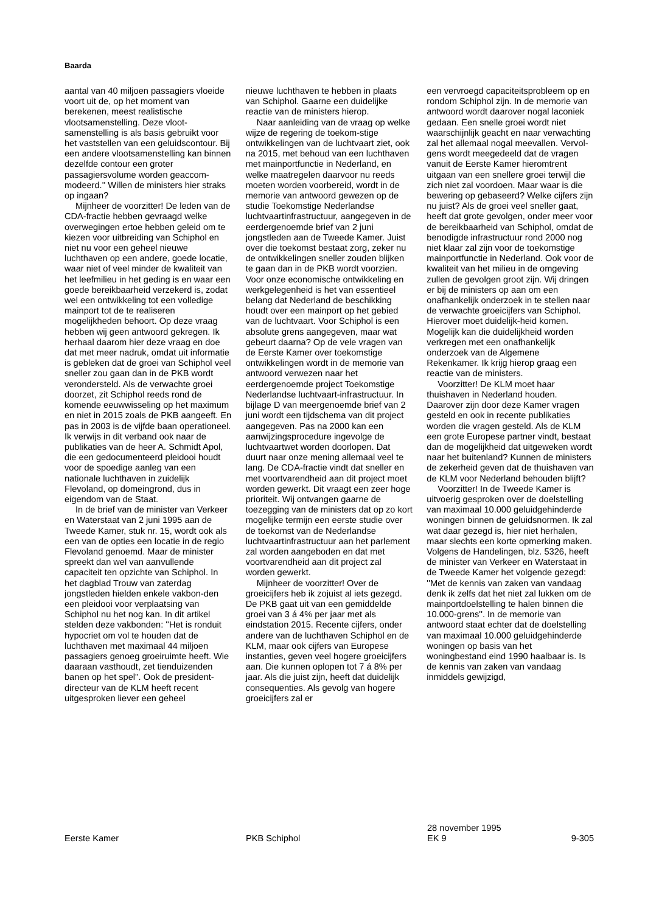Baarda
aantal van 40 miljoen passagiers vloeide voort uit de, op het moment van berekenen, meest realistische vlootsamenstelling. Deze vloot-samenstelling is als basis gebruikt voor het vaststellen van een geluidscontour. Bij een andere vlootsamenstelling kan binnen dezelfde contour een groter passagiersvolume worden geaccom-modeerd.'' Willen de ministers hier straks op ingaan?
Mijnheer de voorzitter! De leden van de CDA-fractie hebben gevraagd welke overwegingen ertoe hebben geleid om te kiezen voor uitbreiding van Schiphol en niet nu voor een geheel nieuwe luchthaven op een andere, goede locatie, waar niet of veel minder de kwaliteit van het leefmilieu in het geding is en waar een goede bereikbaarheid verzekerd is, zodat wel een ontwikkeling tot een volledige mainport tot de te realiseren mogelijkheden behoort. Op deze vraag hebben wij geen antwoord gekregen. Ik herhaal daarom hier deze vraag en doe dat met meer nadruk, omdat uit informatie is gebleken dat de groei van Schiphol veel sneller zou gaan dan in de PKB wordt verondersteld. Als de verwachte groei doorzet, zit Schiphol reeds rond de komende eeuwwisseling op het maximum en niet in 2015 zoals de PKB aangeeft. En pas in 2003 is de vijfde baan operationeel. Ik verwijs in dit verband ook naar de publikaties van de heer A. Schmidt Apol, die een gedocumenteerd pleidooi houdt voor de spoedige aanleg van een nationale luchthaven in zuidelijk Flevoland, op domeingrond, dus in eigendom van de Staat.
In de brief van de minister van Verkeer en Waterstaat van 2 juni 1995 aan de Tweede Kamer, stuk nr. 15, wordt ook als een van de opties een locatie in de regio Flevoland genoemd. Maar de minister spreekt dan wel van aanvullende capaciteit ten opzichte van Schiphol. In het dagblad Trouw van zaterdag jongstleden hielden enkele vakbon-den een pleidooi voor verplaatsing van Schiphol nu het nog kan. In dit artikel stelden deze vakbonden: ''Het is ronduit hypocriet om vol te houden dat de luchthaven met maximaal 44 miljoen passagiers genoeg groeiruimte heeft. Wie daaraan vasthoudt, zet tienduizenden banen op het spel''. Ook de president-directeur van de KLM heeft recent uitgesproken liever een geheel
nieuwe luchthaven te hebben in plaats van Schiphol. Gaarne een duidelijke reactie van de ministers hierop.
Naar aanleiding van de vraag op welke wijze de regering de toekom-stige ontwikkelingen van de luchtvaart ziet, ook na 2015, met behoud van een luchthaven met mainportfunctie in Nederland, en welke maatregelen daarvoor nu reeds moeten worden voorbereid, wordt in de memorie van antwoord gewezen op de studie Toekomstige Nederlandse luchtvaartinfrastructuur, aangegeven in de eerdergenoemde brief van 2 juni jongstleden aan de Tweede Kamer. Juist over die toekomst bestaat zorg, zeker nu de ontwikkelingen sneller zouden blijken te gaan dan in de PKB wordt voorzien. Voor onze economische ontwikkeling en werkgelegenheid is het van essentieel belang dat Nederland de beschikking houdt over een mainport op het gebied van de luchtvaart. Voor Schiphol is een absolute grens aangegeven, maar wat gebeurt daarna? Op de vele vragen van de Eerste Kamer over toekomstige ontwikkelingen wordt in de memorie van antwoord verwezen naar het eerdergenoemde project Toekomstige Nederlandse luchtvaart-infrastructuur. In bijlage D van meergenoemde brief van 2 juni wordt een tijdschema van dit project aangegeven. Pas na 2000 kan een aanwijzingsprocedure ingevolge de luchtvaartwet worden doorlopen. Dat duurt naar onze mening allemaal veel te lang. De CDA-fractie vindt dat sneller en met voortvarendheid aan dit project moet worden gewerkt. Dit vraagt een zeer hoge prioriteit. Wij ontvangen gaarne de toezegging van de ministers dat op zo kort mogelijke termijn een eerste studie over de toekomst van de Nederlandse luchtvaartinfrastructuur aan het parlement zal worden aangeboden en dat met voortvarendheid aan dit project zal worden gewerkt.
Mijnheer de voorzitter! Over de groeicijfers heb ik zojuist al iets gezegd. De PKB gaat uit van een gemiddelde groei van 3 á 4% per jaar met als eindstation 2015. Recente cijfers, onder andere van de luchthaven Schiphol en de KLM, maar ook cijfers van Europese instanties, geven veel hogere groeicijfers aan. Die kunnen oplopen tot 7 á 8% per jaar. Als die juist zijn, heeft dat duidelijk consequenties. Als gevolg van hogere groeicijfers zal er
een vervroegd capaciteitsprobleem op en rondom Schiphol zijn. In de memorie van antwoord wordt daarover nogal laconiek gedaan. Een snelle groei wordt niet waarschijnlijk geacht en naar verwachting zal het allemaal nogal meevallen. Vervol-gens wordt meegedeeld dat de vragen vanuit de Eerste Kamer hieromtrent uitgaan van een snellere groei terwijl die zich niet zal voordoen. Maar waar is die bewering op gebaseerd? Welke cijfers zijn nu juist? Als de groei veel sneller gaat, heeft dat grote gevolgen, onder meer voor de bereikbaarheid van Schiphol, omdat de benodigde infrastructuur rond 2000 nog niet klaar zal zijn voor de toekomstige mainportfunctie in Nederland. Ook voor de kwaliteit van het milieu in de omgeving zullen de gevolgen groot zijn. Wij dringen er bij de ministers op aan om een onafhankelijk onderzoek in te stellen naar de verwachte groeicijfers van Schiphol. Hierover moet duidelijk-heid komen. Mogelijk kan die duidelijkheid worden verkregen met een onafhankelijk onderzoek van de Algemene Rekenkamer. Ik krijg hierop graag een reactie van de ministers.
Voorzitter! De KLM moet haar thuishaven in Nederland houden. Daarover zijn door deze Kamer vragen gesteld en ook in recente publikaties worden die vragen gesteld. Als de KLM een grote Europese partner vindt, bestaat dan de mogelijkheid dat uitgeweken wordt naar het buitenland? Kunnen de ministers de zekerheid geven dat de thuishaven van de KLM voor Nederland behouden blijft?
Voorzitter! In de Tweede Kamer is uitvoerig gesproken over de doelstelling van maximaal 10.000 geluidgehinderde woningen binnen de geluidsnormen. Ik zal wat daar gezegd is, hier niet herhalen, maar slechts een korte opmerking maken. Volgens de Handelingen, blz. 5326, heeft de minister van Verkeer en Waterstaat in de Tweede Kamer het volgende gezegd: ''Met de kennis van zaken van vandaag denk ik zelfs dat het niet zal lukken om de mainportdoelstelling te halen binnen die 10.000-grens''. In de memorie van antwoord staat echter dat de doelstelling van maximaal 10.000 geluidgehinderde woningen op basis van het woningbestand eind 1990 haalbaar is. Is de kennis van zaken van vandaag inmiddels gewijzigd,
Eerste Kamer
PKB Schiphol
28 november 1995
EK 9
9-305